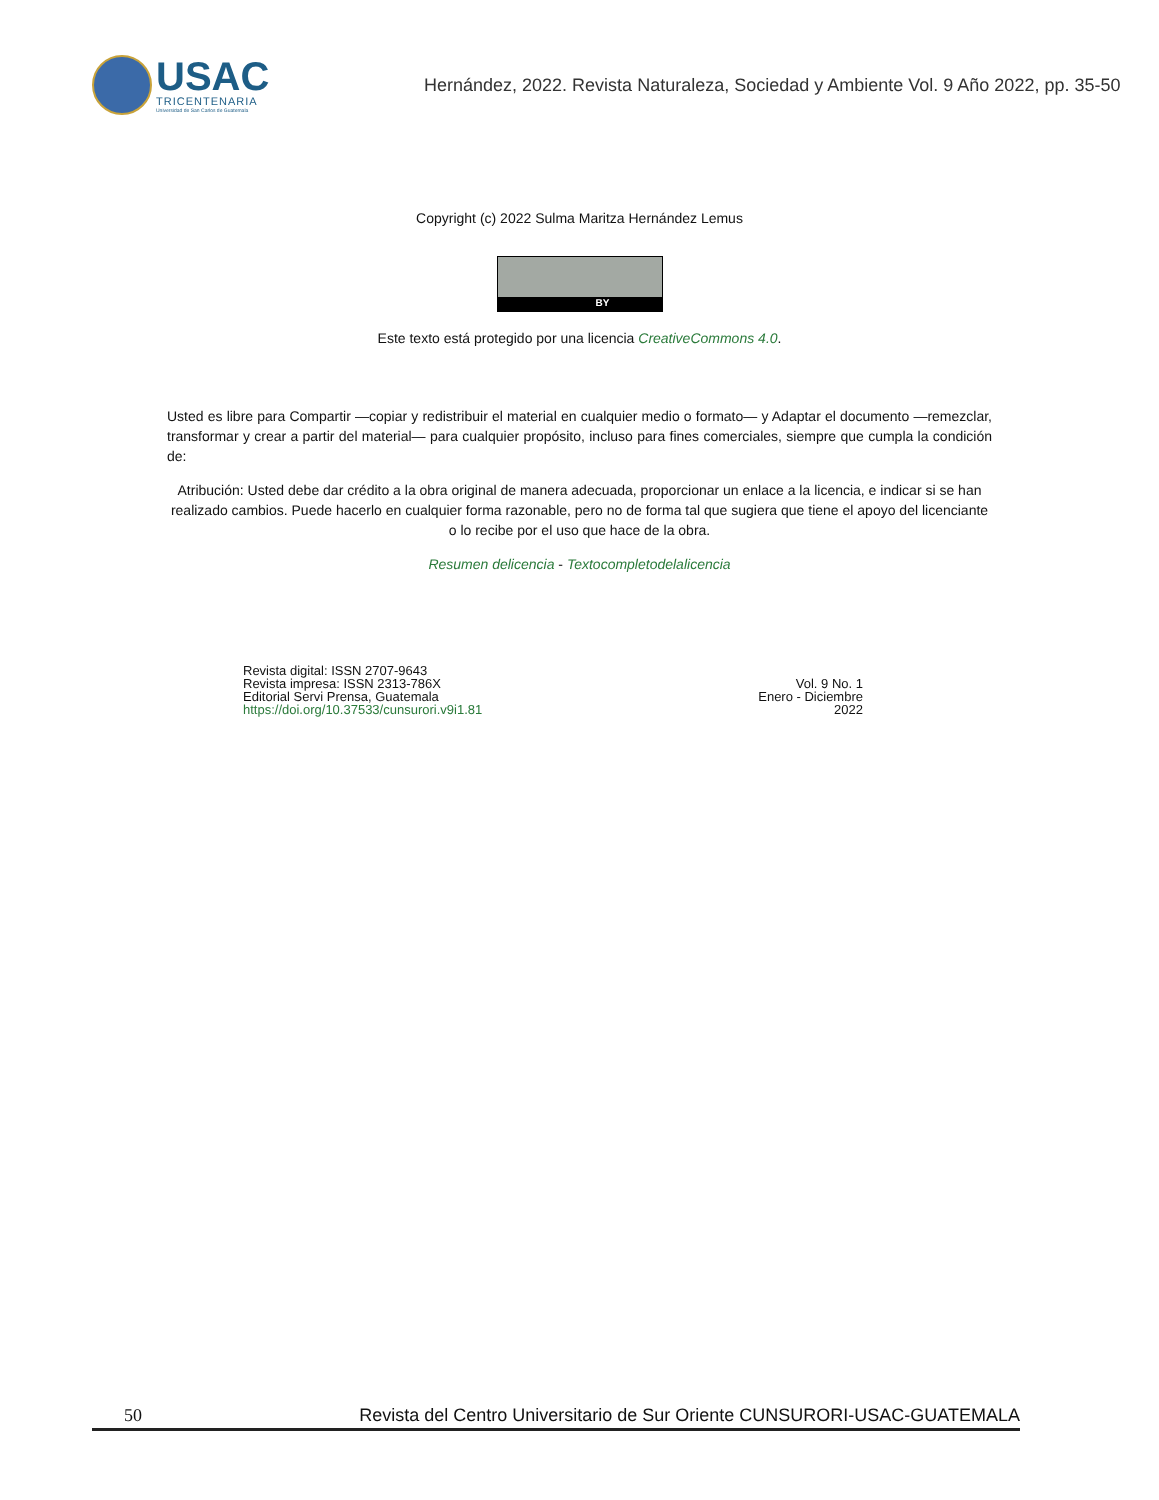USAC
TRICENTENARIA
Universidad de San Carlos de Guatemala
Hernández, 2022. Revista Naturaleza, Sociedad y Ambiente Vol. 9 Año 2022, pp. 35-50
Copyright (c) 2022 Sulma Maritza Hernández Lemus
BY
Este texto está protegido por una licencia CreativeCommons 4.0.
Usted es libre para Compartir —copiar y redistribuir el material en cualquier medio o formato— y Adaptar el documento —remezclar, transformar y crear a partir del material— para cualquier propósito, incluso para fines comerciales, siempre que cumpla la condición de:
Atribución: Usted debe dar crédito a la obra original de manera adecuada, proporcionar un enlace a la licencia, e indicar si se han realizado cambios. Puede hacerlo en cualquier forma razonable, pero no de forma tal que sugiera que tiene el apoyo del licenciante o lo recibe por el uso que hace de la obra.
Resumen delicencia - Textocompletodelalicencia
Revista digital: ISSN 2707-9643
Revista impresa: ISSN 2313-786X
Editorial Servi Prensa, Guatemala
https://doi.org/10.37533/cunsurori.v9i1.81
Vol. 9 No. 1
Enero - Diciembre
2022
50 Revista del Centro Universitario de Sur Oriente CUNSURORI-USAC-GUATEMALA